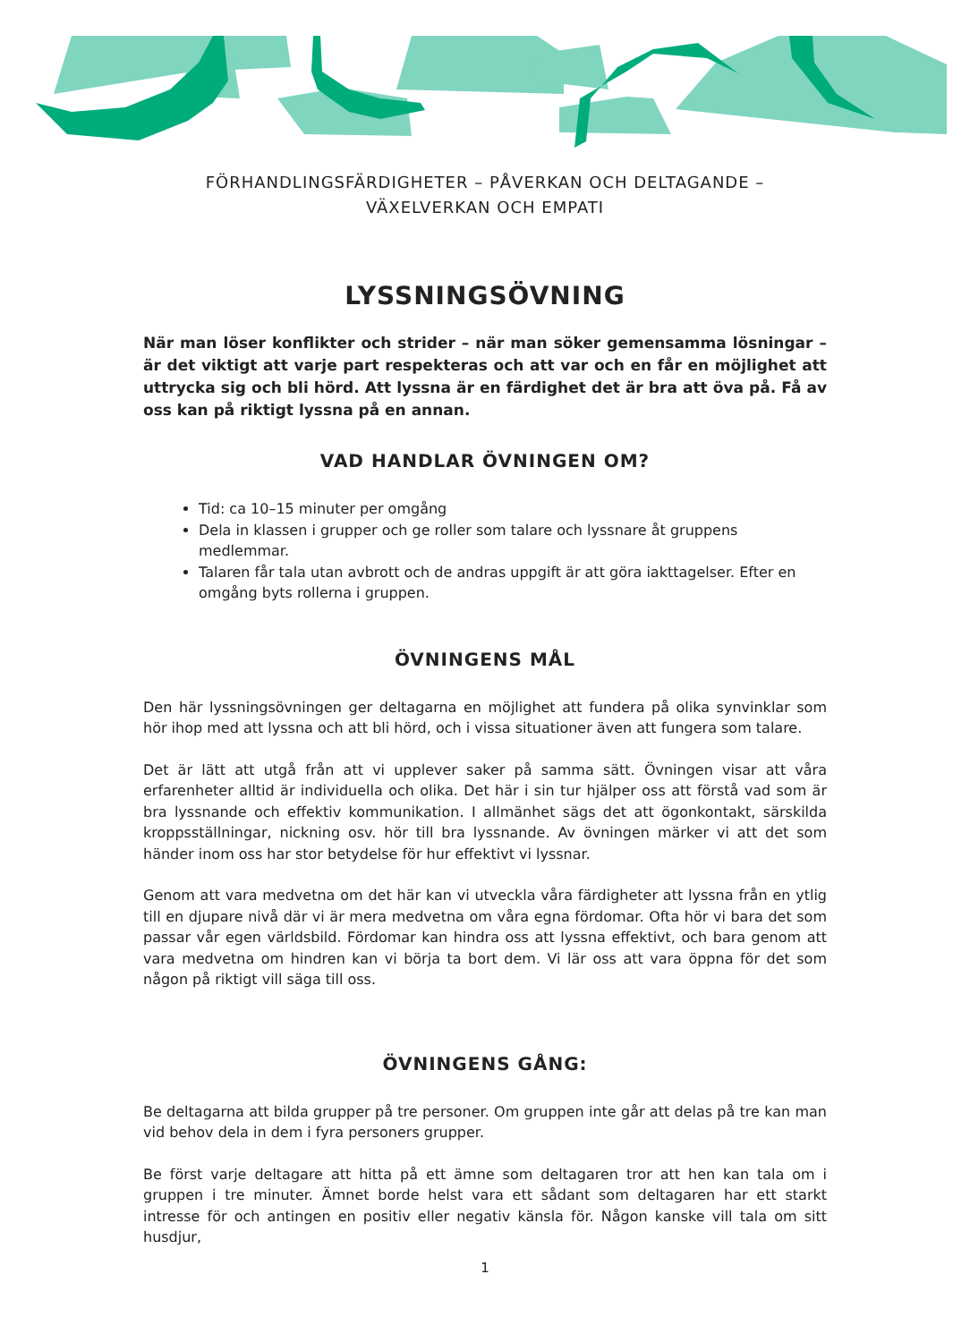FÖRHANDLINGSFÄRDIGHETER – PÅVERKAN OCH DELTAGANDE –
VÄXELVERKAN OCH EMPATI
LYSSNINGSÖVNING
När man löser konflikter och strider – när man söker gemensamma lösningar – är det viktigt att varje part respekteras och att var och en får en möjlighet att uttrycka sig och bli hörd. Att lyssna är en färdighet det är bra att öva på. Få av oss kan på riktigt lyssna på en annan.
VAD HANDLAR ÖVNINGEN OM?
Tid: ca 10–15 minuter per omgång
Dela in klassen i grupper och ge roller som talare och lyssnare åt gruppens medlemmar.
Talaren får tala utan avbrott och de andras uppgift är att göra iakttagelser. Efter en omgång byts rollerna i gruppen.
ÖVNINGENS MÅL
Den här lyssningsövningen ger deltagarna en möjlighet att fundera på olika synvinklar som hör ihop med att lyssna och att bli hörd, och i vissa situationer även att fungera som talare.
Det är lätt att utgå från att vi upplever saker på samma sätt. Övningen visar att våra erfarenheter alltid är individuella och olika. Det här i sin tur hjälper oss att förstå vad som är bra lyssnande och effektiv kommunikation. I allmänhet sägs det att ögonkontakt, särskilda kroppsställningar, nickning osv. hör till bra lyssnande. Av övningen märker vi att det som händer inom oss har stor betydelse för hur effektivt vi lyssnar.
Genom att vara medvetna om det här kan vi utveckla våra färdigheter att lyssna från en ytlig till en djupare nivå där vi är mera medvetna om våra egna fördomar. Ofta hör vi bara det som passar vår egen världsbild. Fördomar kan hindra oss att lyssna effektivt, och bara genom att vara medvetna om hindren kan vi börja ta bort dem. Vi lär oss att vara öppna för det som någon på riktigt vill säga till oss.
ÖVNINGENS GÅNG:
Be deltagarna att bilda grupper på tre personer. Om gruppen inte går att delas på tre kan man vid behov dela in dem i fyra personers grupper.
Be först varje deltagare att hitta på ett ämne som deltagaren tror att hen kan tala om i gruppen i tre minuter. Ämnet borde helst vara ett sådant som deltagaren har ett starkt intresse för och antingen en positiv eller negativ känsla för. Någon kanske vill tala om sitt husdjur,
1